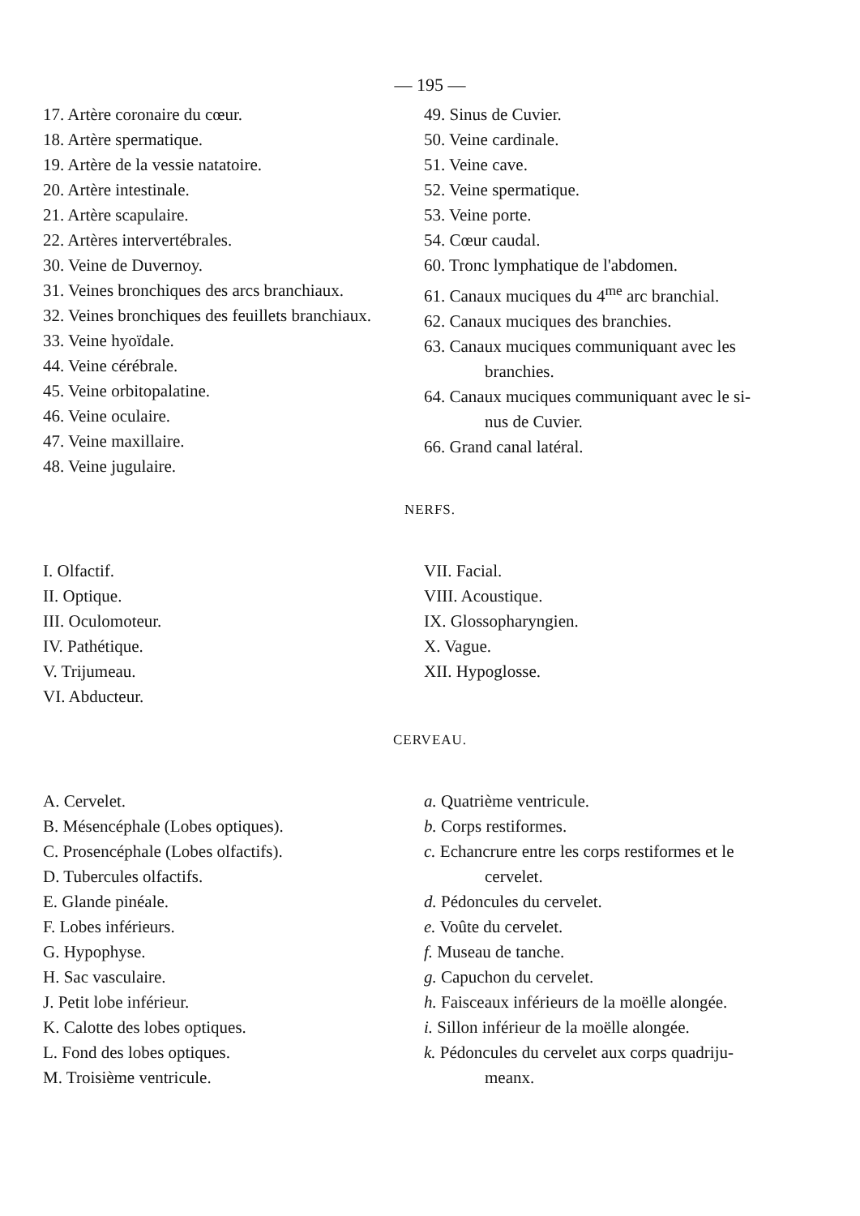— 195 —
17. Artère coronaire du cœur.
18. Artère spermatique.
19. Artère de la vessie natatoire.
20. Artère intestinale.
21. Artère scapulaire.
22. Artères intervertébrales.
30. Veine de Duvernoy.
31. Veines bronchiques des arcs branchiaux.
32. Veines bronchiques des feuillets branchiaux.
33. Veine hyoïdale.
44. Veine cérébrale.
45. Veine orbitopalatine.
46. Veine oculaire.
47. Veine maxillaire.
48. Veine jugulaire.
49. Sinus de Cuvier.
50. Veine cardinale.
51. Veine cave.
52. Veine spermatique.
53. Veine porte.
54. Cœur caudal.
60. Tronc lymphatique de l'abdomen.
61. Canaux muciques du 4<sup>me</sup> arc branchial.
62. Canaux muciques des branchies.
63. Canaux muciques communiquant avec les
branchies.
64. Canaux muciques communiquant avec le si-
nus de Cuvier.
66. Grand canal latéral.
NERFS.
I. Olfactif.
II. Optique.
III. Oculomoteur.
IV. Pathétique.
V. Trijumeau.
VI. Abducteur.
VII. Facial.
VIII. Acoustique.
IX. Glossopharyngien.
X. Vague.
XII. Hypoglosse.
CERVEAU.
A. Cervelet.
B. Mésencéphale (Lobes optiques).
C. Prosencéphale (Lobes olfactifs).
D. Tubercules olfactifs.
E. Glande pinéale.
F. Lobes inférieurs.
G. Hypophyse.
H. Sac vasculaire.
J. Petit lobe inférieur.
K. Calotte des lobes optiques.
L. Fond des lobes optiques.
M. Troisième ventricule.
a. Quatrième ventricule.
b. Corps restiformes.
c. Echancrure entre les corps restiformes et le
cervelet.
d. Pédoncules du cervelet.
e. Voûte du cervelet.
f. Museau de tanche.
g. Capuchon du cervelet.
h. Faisceaux inférieurs de la moëlle alongée.
i. Sillon inférieur de la moëlle alongée.
k. Pédoncules du cervelet aux corps quadriju-
meanx.